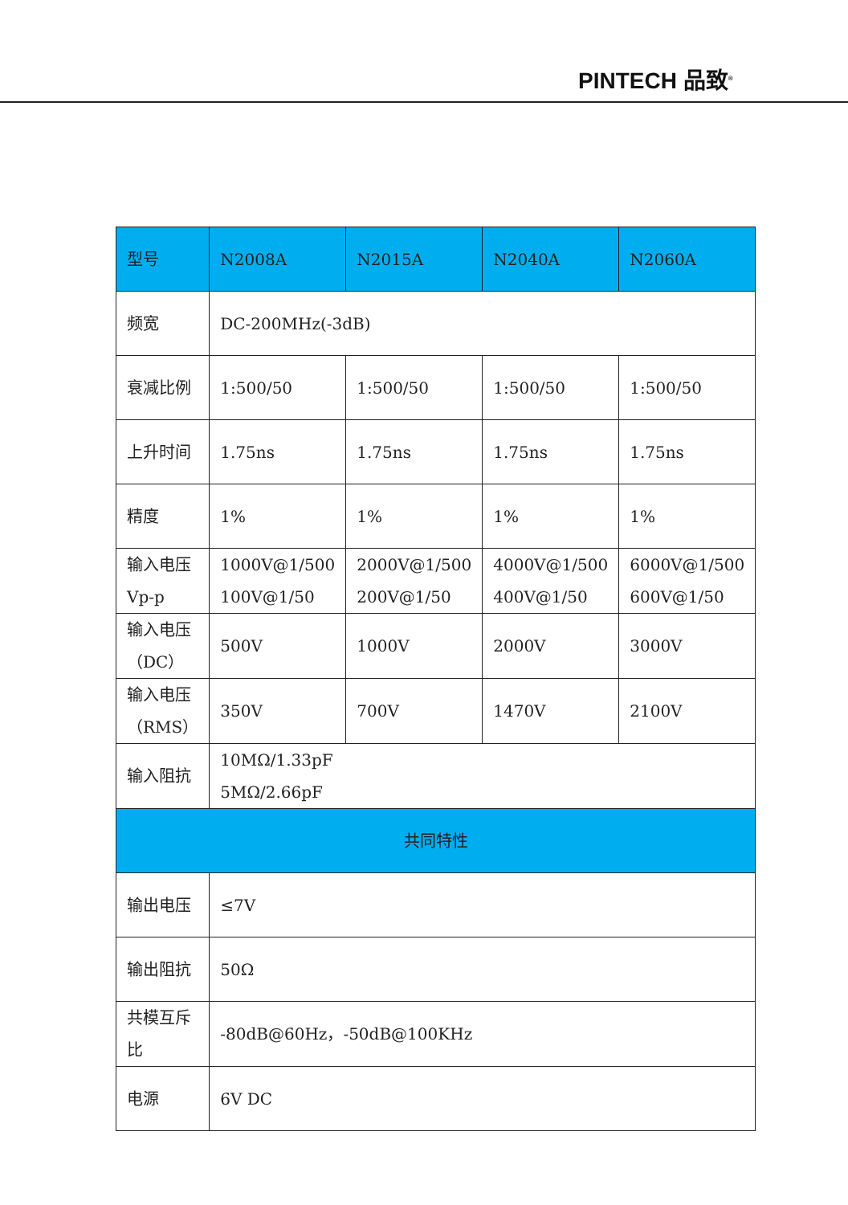PINTECH 品致<sup>®</sup>
| 型号 | N2008A | N2015A | N2040A | N2060A |
| --- | --- | --- | --- | --- |
| 频宽 | DC-200MHz(-3dB) | | | |
| 衰减比例 | 1:500/50 | 1:500/50 | 1:500/50 | 1:500/50 |
| 上升时间 | 1.75ns | 1.75ns | 1.75ns | 1.75ns |
| 精度 | 1% | 1% | 1% | 1% |
| 输入电压 Vp-p | 1000V@1/500 100V@1/50 | 2000V@1/500 200V@1/50 | 4000V@1/500 400V@1/50 | 6000V@1/500 600V@1/50 |
| 输入电压 （DC） | 500V | 1000V | 2000V | 3000V |
| 输入电压 （RMS） | 350V | 700V | 1470V | 2100V |
| 输入阻抗 | 10MΩ/1.33pF 5MΩ/2.66pF | | | |
| 共同特性 | | | | |
| 输出电压 | ≤7V | | | |
| 输出阻抗 | 50Ω | | | |
| 共模互斥 比 | -80dB@60Hz，-50dB@100KHz | | | |
| 电源 | 6V DC | | | |